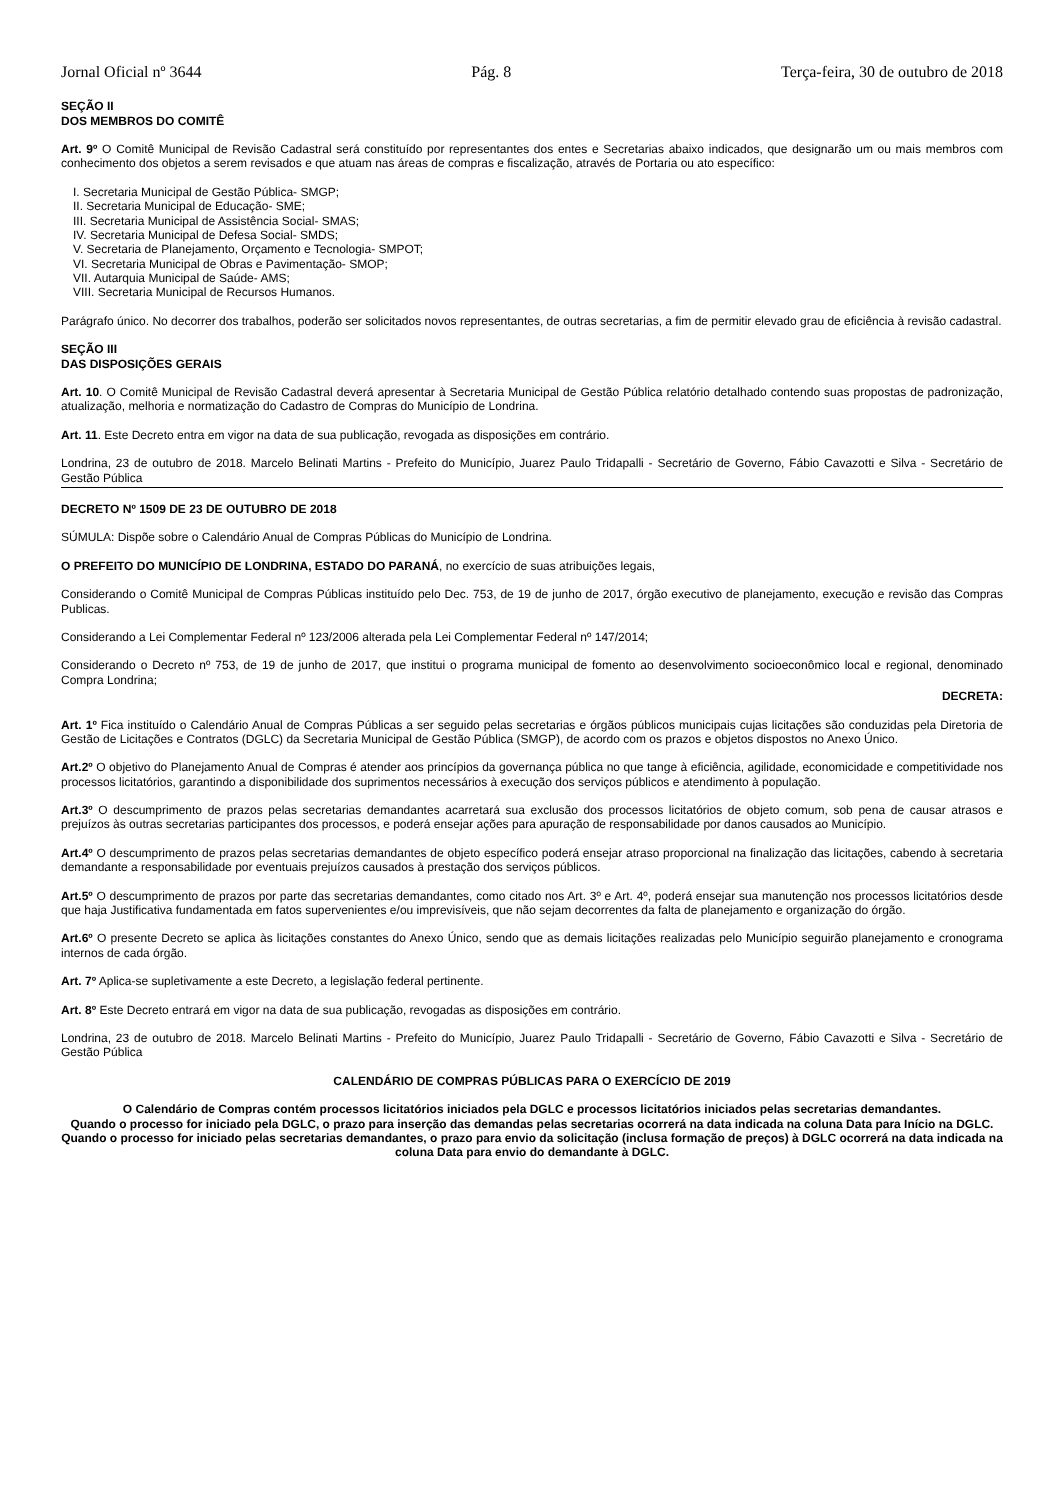Jornal Oficial nº 3644 Pág. 8 Terça-feira, 30 de outubro de 2018
SEÇÃO II
DOS MEMBROS DO COMITÊ
Art. 9º O Comitê Municipal de Revisão Cadastral será constituído por representantes dos entes e Secretarias abaixo indicados, que designarão um ou mais membros com conhecimento dos objetos a serem revisados e que atuam nas áreas de compras e fiscalização, através de Portaria ou ato específico:
I. Secretaria Municipal de Gestão Pública- SMGP;
II. Secretaria Municipal de Educação- SME;
III. Secretaria Municipal de Assistência Social- SMAS;
IV. Secretaria Municipal de Defesa Social- SMDS;
V. Secretaria de Planejamento, Orçamento e Tecnologia- SMPOT;
VI. Secretaria Municipal de Obras e Pavimentação- SMOP;
VII. Autarquia Municipal de Saúde- AMS;
VIII. Secretaria Municipal de Recursos Humanos.
Parágrafo único. No decorrer dos trabalhos, poderão ser solicitados novos representantes, de outras secretarias, a fim de permitir elevado grau de eficiência à revisão cadastral.
SEÇÃO III
DAS DISPOSIÇÕES GERAIS
Art. 10. O Comitê Municipal de Revisão Cadastral deverá apresentar à Secretaria Municipal de Gestão Pública relatório detalhado contendo suas propostas de padronização, atualização, melhoria e normatização do Cadastro de Compras do Município de Londrina.
Art. 11. Este Decreto entra em vigor na data de sua publicação, revogada as disposições em contrário.
Londrina, 23 de outubro de 2018. Marcelo Belinati Martins - Prefeito do Município, Juarez Paulo Tridapalli - Secretário de Governo, Fábio Cavazotti e Silva - Secretário de Gestão Pública
DECRETO Nº 1509 DE 23 DE OUTUBRO DE 2018
SÚMULA: Dispõe sobre o Calendário Anual de Compras Públicas do Município de Londrina.
O PREFEITO DO MUNICÍPIO DE LONDRINA, ESTADO DO PARANÁ, no exercício de suas atribuições legais,
Considerando o Comitê Municipal de Compras Públicas instituído pelo Dec. 753, de 19 de junho de 2017, órgão executivo de planejamento, execução e revisão das Compras Publicas.
Considerando a Lei Complementar Federal nº 123/2006 alterada pela Lei Complementar Federal nº 147/2014;
Considerando o Decreto nº 753, de 19 de junho de 2017, que institui o programa municipal de fomento ao desenvolvimento socioeconômico local e regional, denominado Compra Londrina;
DECRETA:
Art. 1º Fica instituído o Calendário Anual de Compras Públicas a ser seguido pelas secretarias e órgãos públicos municipais cujas licitações são conduzidas pela Diretoria de Gestão de Licitações e Contratos (DGLC) da Secretaria Municipal de Gestão Pública (SMGP), de acordo com os prazos e objetos dispostos no Anexo Único.
Art.2º O objetivo do Planejamento Anual de Compras é atender aos princípios da governança pública no que tange à eficiência, agilidade, economicidade e competitividade nos processos licitatórios, garantindo a disponibilidade dos suprimentos necessários à execução dos serviços públicos e atendimento à população.
Art.3º O descumprimento de prazos pelas secretarias demandantes acarretará sua exclusão dos processos licitatórios de objeto comum, sob pena de causar atrasos e prejuízos às outras secretarias participantes dos processos, e poderá ensejar ações para apuração de responsabilidade por danos causados ao Município.
Art.4º O descumprimento de prazos pelas secretarias demandantes de objeto específico poderá ensejar atraso proporcional na finalização das licitações, cabendo à secretaria demandante a responsabilidade por eventuais prejuízos causados à prestação dos serviços públicos.
Art.5º O descumprimento de prazos por parte das secretarias demandantes, como citado nos Art. 3º e Art. 4º, poderá ensejar sua manutenção nos processos licitatórios desde que haja Justificativa fundamentada em fatos supervenientes e/ou imprevisíveis, que não sejam decorrentes da falta de planejamento e organização do órgão.
Art.6º O presente Decreto se aplica às licitações constantes do Anexo Único, sendo que as demais licitações realizadas pelo Município seguirão planejamento e cronograma internos de cada órgão.
Art. 7º Aplica-se supletivamente a este Decreto, a legislação federal pertinente.
Art. 8º Este Decreto entrará em vigor na data de sua publicação, revogadas as disposições em contrário.
Londrina, 23 de outubro de 2018. Marcelo Belinati Martins - Prefeito do Município, Juarez Paulo Tridapalli - Secretário de Governo, Fábio Cavazotti e Silva - Secretário de Gestão Pública
CALENDÁRIO DE COMPRAS PÚBLICAS PARA O EXERCÍCIO DE 2019
O Calendário de Compras contém processos licitatórios iniciados pela DGLC e processos licitatórios iniciados pelas secretarias demandantes.
Quando o processo for iniciado pela DGLC, o prazo para inserção das demandas pelas secretarias ocorrerá na data indicada na coluna Data para Início na DGLC.
Quando o processo for iniciado pelas secretarias demandantes, o prazo para envio da solicitação (inclusa formação de preços) à DGLC ocorrerá na data indicada na coluna Data para envio do demandante à DGLC.